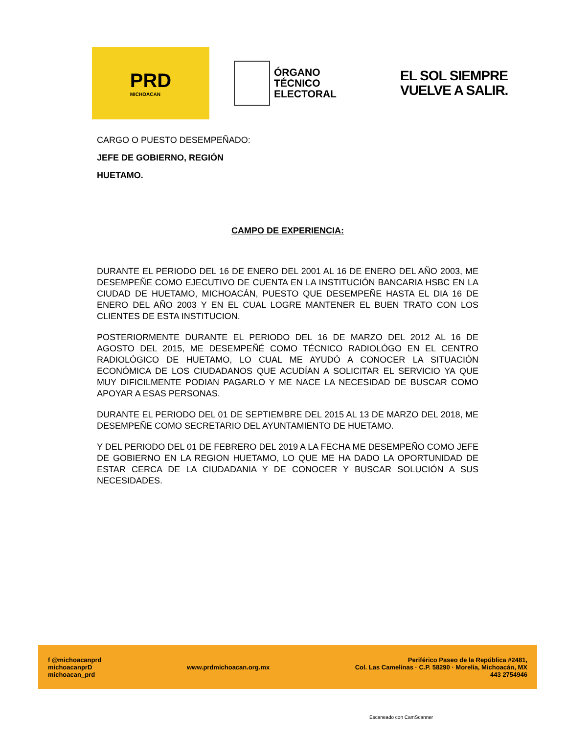PRD
MICHOACAN
ÓRGANO
TÉCNICO
ELECTORAL
EL SOL SIEMPRE
VUELVE A SALIR.
CARGO O PUESTO DESEMPEÑADO:
JEFE DE GOBIERNO, REGIÓN
HUETAMO.
CAMPO DE EXPERIENCIA:
DURANTE EL PERIODO DEL 16 DE ENERO DEL 2001 AL 16 DE ENERO DEL AÑO 2003, ME DESEMPEÑE COMO EJECUTIVO DE CUENTA EN LA INSTITUCIÓN BANCARIA HSBC EN LA CIUDAD DE HUETAMO, MICHOACÁN, PUESTO QUE DESEMPEÑE HASTA EL DIA 16 DE ENERO DEL AÑO 2003 Y EN EL CUAL LOGRE MANTENER EL BUEN TRATO CON LOS CLIENTES DE ESTA INSTITUCION.
POSTERIORMENTE DURANTE EL PERIODO DEL 16 DE MARZO DEL 2012 AL 16 DE AGOSTO DEL 2015, ME DESEMPEÑÉ COMO TÉCNICO RADIOLÓGO EN EL CENTRO RADIOLÓGICO DE HUETAMO, LO CUAL ME AYUDÓ A CONOCER LA SITUACIÓN ECONÓMICA DE LOS CIUDADANOS QUE ACUDÍAN A SOLICITAR EL SERVICIO YA QUE MUY DIFICILMENTE PODIAN PAGARLO Y ME NACE LA NECESIDAD DE BUSCAR COMO APOYAR A ESAS PERSONAS.
DURANTE EL PERIODO DEL 01 DE SEPTIEMBRE DEL 2015 AL 13 DE MARZO DEL 2018, ME DESEMPEÑE COMO SECRETARIO DEL AYUNTAMIENTO DE HUETAMO.
Y DEL PERIODO DEL 01 DE FEBRERO DEL 2019 A LA FECHA ME DESEMPEÑO COMO JEFE DE GOBIERNO EN LA REGION HUETAMO, LO QUE ME HA DADO LA OPORTUNIDAD DE ESTAR CERCA DE LA CIUDADANIA Y DE CONOCER Y BUSCAR SOLUCIÓN A SUS NECESIDADES.
f @michoacanprd
michoacanprD
michoacan_prd
www.prdmichoacan.org.mx
Periférico Paseo de la República #2481,
Col. Las Camelinas · C.P. 58290 · Morelia, Michoacán, MX
443 2754946
Escaneado con CamScanner